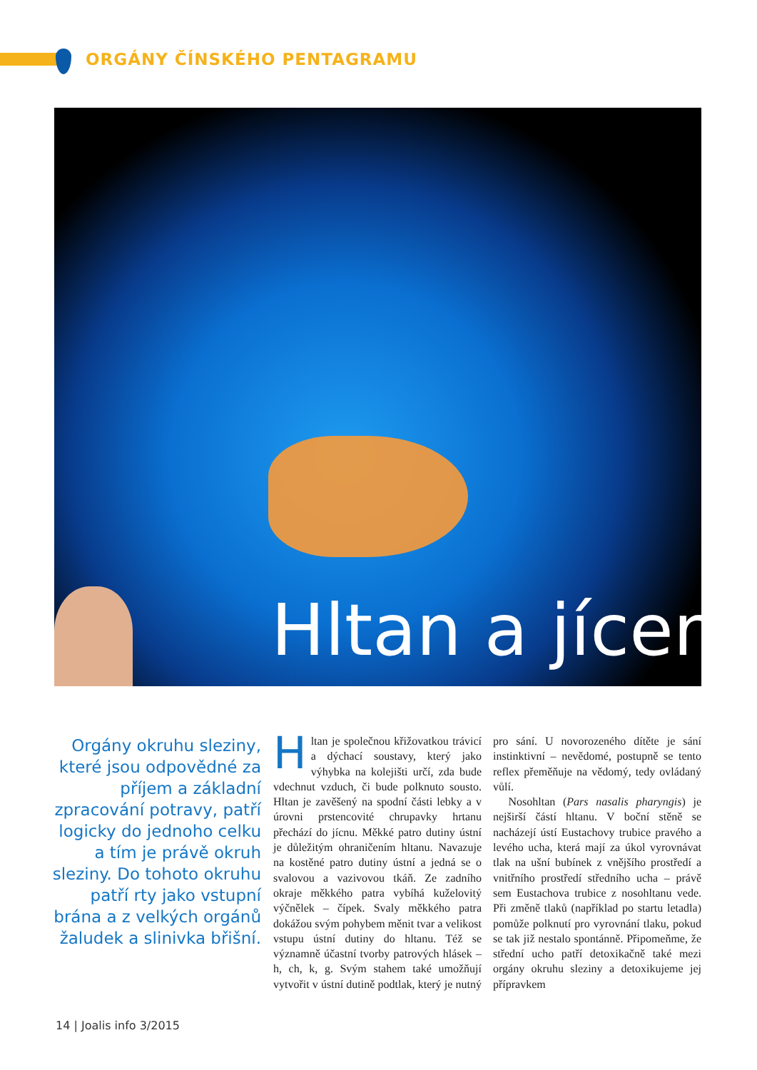ORGÁNY ČÍNSKÉHO PENTAGRAMU
Hltan a jícen
Orgány okruhu sleziny, které jsou odpovědné za příjem a základní zpracování potravy, patří logicky do jednoho celku a tím je právě okruh sleziny. Do tohoto okruhu patří rty jako vstupní brána a z velkých orgánů žaludek a slinivka břišní.
Hltan je společnou křižovatkou trávicí a dýchací soustavy, který jako výhybka na kolejišti určí, zda bude vdechnut vzduch, či bude polknuto sousto. Hltan je zavěšený na spodní části lebky a v úrovni prstencovité chrupavky hrtanu přechází do jícnu. Měkké patro dutiny ústní je důležitým ohraničením hltanu. Navazuje na kostěné patro dutiny ústní a jedná se o svalovou a vazivovou tkáň. Ze zadního okraje měkkého patra vybíhá kuželovitý výčnělek – čípek. Svaly měkkého patra dokážou svým pohybem měnit tvar a velikost vstupu ústní dutiny do hltanu. Též se významně účastní tvorby patrových hlásek – h, ch, k, g. Svým stahem také umožňují vytvořit v ústní dutině podtlak, který je nutný pro sání. U novorozeného dítěte je sání instinktivní – nevědomé, postupně se tento reflex přeměňuje na vědomý, tedy ovládaný vůlí.
Nosohltan (Pars nasalis pharyngis) je nejširší částí hltanu. V boční stěně se nacházejí ústí Eustachovy trubice pravého a levého ucha, která mají za úkol vyrovnávat tlak na ušní bubínek z vnějšího prostředí a vnitřního prostředí středního ucha – právě sem Eustachova trubice z nosohltanu vede. Při změně tlaků (například po startu letadla) pomůže polknutí pro vyrovnání tlaku, pokud se tak již nestalo spontánně. Připomeňme, že střední ucho patří detoxikačně také mezi orgány okruhu sleziny a detoxikujeme jej přípravkem
14 | Joalis info 3/2015